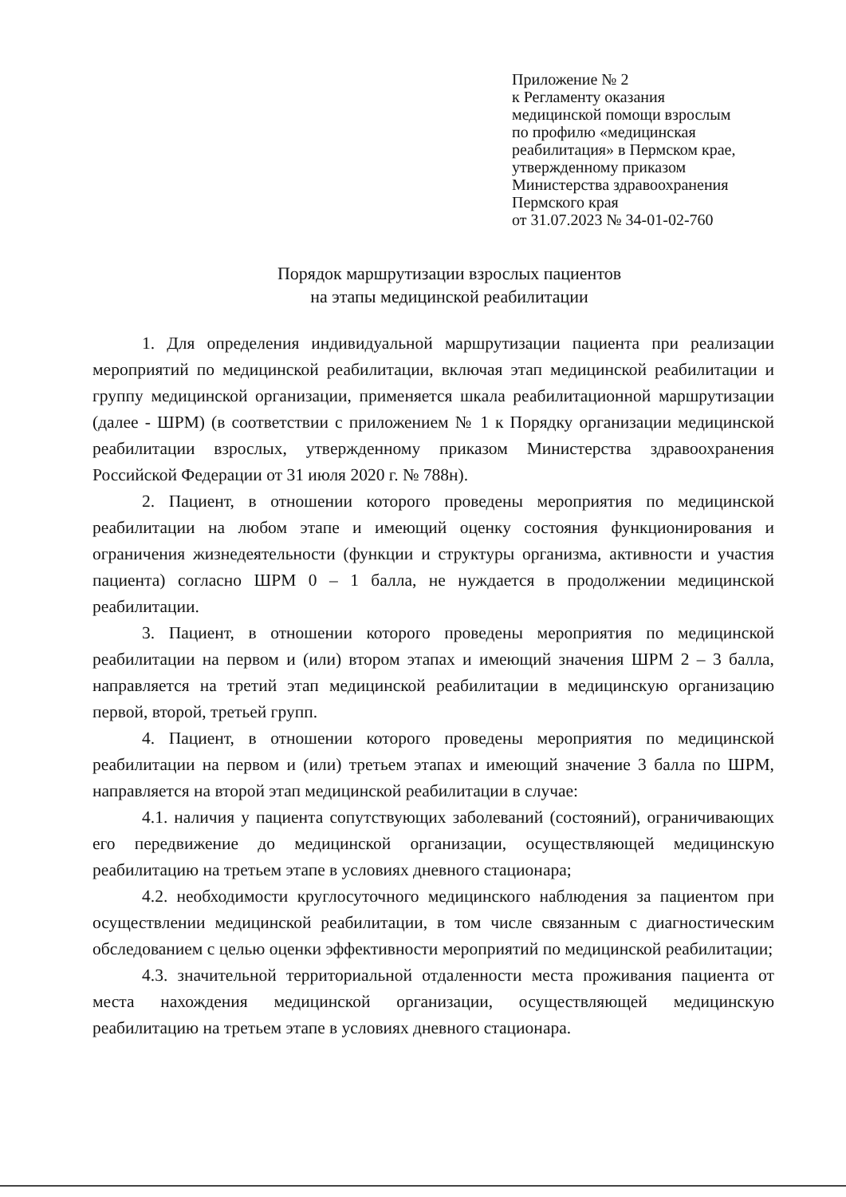Приложение № 2
к Регламенту оказания
медицинской помощи взрослым
по профилю «медицинская
реабилитация» в Пермском крае,
утвержденному приказом
Министерства здравоохранения
Пермского края
от 31.07.2023 № 34-01-02-760
Порядок маршрутизации взрослых пациентов
на этапы медицинской реабилитации
1. Для определения индивидуальной маршрутизации пациента при реализации мероприятий по медицинской реабилитации, включая этап медицинской реабилитации и группу медицинской организации, применяется шкала реабилитационной маршрутизации (далее - ШРМ) (в соответствии с приложением № 1 к Порядку организации медицинской реабилитации взрослых, утвержденному приказом Министерства здравоохранения Российской Федерации от 31 июля 2020 г. № 788н).
2. Пациент, в отношении которого проведены мероприятия по медицинской реабилитации на любом этапе и имеющий оценку состояния функционирования и ограничения жизнедеятельности (функции и структуры организма, активности и участия пациента) согласно ШРМ 0 – 1 балла, не нуждается в продолжении медицинской реабилитации.
3. Пациент, в отношении которого проведены мероприятия по медицинской реабилитации на первом и (или) втором этапах и имеющий значения ШРМ 2 – 3 балла, направляется на третий этап медицинской реабилитации в медицинскую организацию первой, второй, третьей групп.
4. Пациент, в отношении которого проведены мероприятия по медицинской реабилитации на первом и (или) третьем этапах и имеющий значение 3 балла по ШРМ, направляется на второй этап медицинской реабилитации в случае:
4.1. наличия у пациента сопутствующих заболеваний (состояний), ограничивающих его передвижение до медицинской организации, осуществляющей медицинскую реабилитацию на третьем этапе в условиях дневного стационара;
4.2. необходимости круглосуточного медицинского наблюдения за пациентом при осуществлении медицинской реабилитации, в том числе связанным с диагностическим обследованием с целью оценки эффективности мероприятий по медицинской реабилитации;
4.3. значительной территориальной отдаленности места проживания пациента от места нахождения медицинской организации, осуществляющей медицинскую реабилитацию на третьем этапе в условиях дневного стационара.